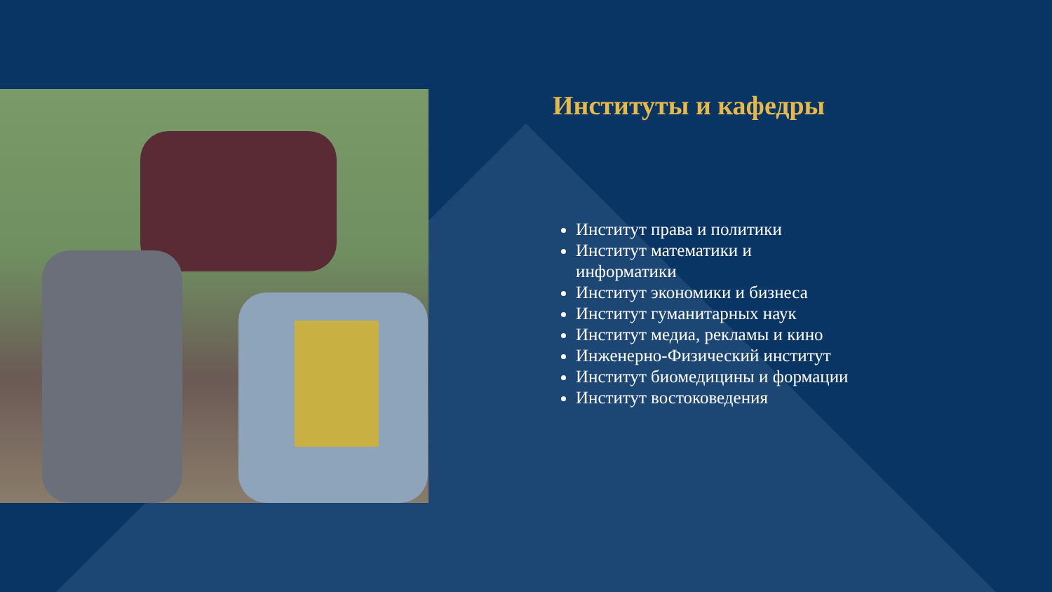Институты и кафедры
Институт права и политики
Институт математики и информатики
Институт экономики и бизнеса
Институт гуманитарных наук
Институт медиа, рекламы и кино
Инженерно-Физический институт
Институт биомедицины и формации
Институт востоковедения